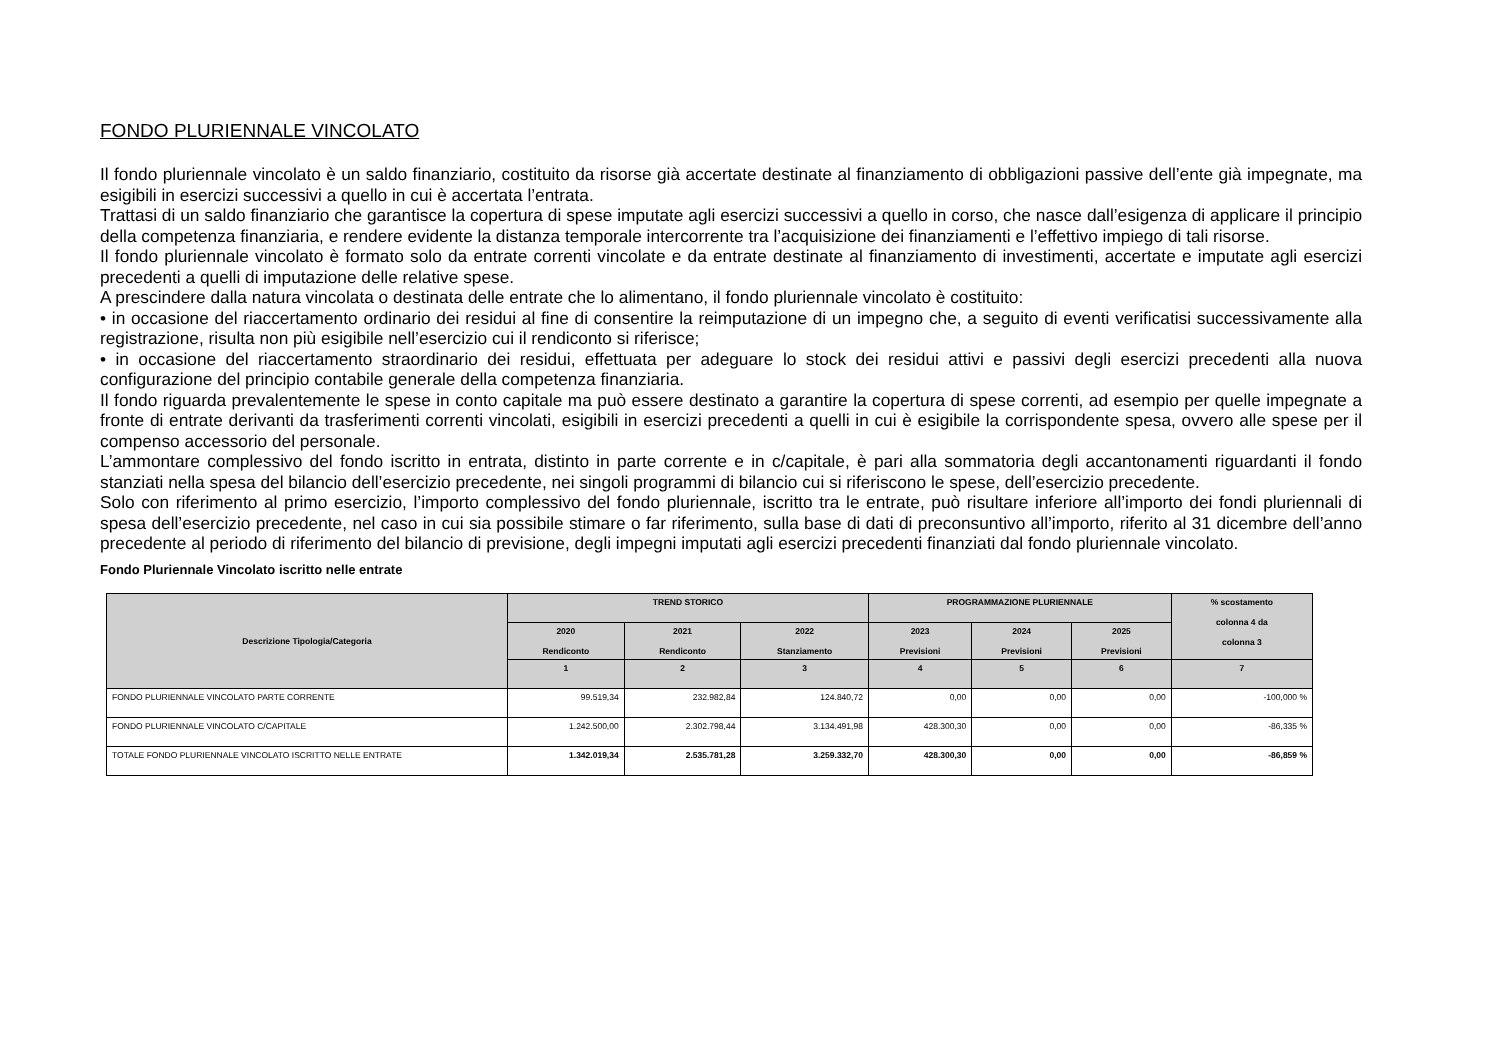FONDO PLURIENNALE VINCOLATO
Il fondo pluriennale vincolato è un saldo finanziario, costituito da risorse già accertate destinate al finanziamento di obbligazioni passive dell’ente già impegnate, ma esigibili in esercizi successivi a quello in cui è accertata l’entrata.
Trattasi di un saldo finanziario che garantisce la copertura di spese imputate agli esercizi successivi a quello in corso, che nasce dall’esigenza di applicare il principio della competenza finanziaria, e rendere evidente la distanza temporale intercorrente tra l’acquisizione dei finanziamenti e l’effettivo impiego di tali risorse.
Il fondo pluriennale vincolato è formato solo da entrate correnti vincolate e da entrate destinate al finanziamento di investimenti, accertate e imputate agli esercizi precedenti a quelli di imputazione delle relative spese.
A prescindere dalla natura vincolata o destinata delle entrate che lo alimentano, il fondo pluriennale vincolato è costituito:
• in occasione del riaccertamento ordinario dei residui al fine di consentire la reimputazione di un impegno che, a seguito di eventi verificatisi successivamente alla registrazione, risulta non più esigibile nell’esercizio cui il rendiconto si riferisce;
• in occasione del riaccertamento straordinario dei residui, effettuata per adeguare lo stock dei residui attivi e passivi degli esercizi precedenti alla nuova configurazione del principio contabile generale della competenza finanziaria.
Il fondo riguarda prevalentemente le spese in conto capitale ma può essere destinato a garantire la copertura di spese correnti, ad esempio per quelle impegnate a fronte di entrate derivanti da trasferimenti correnti vincolati, esigibili in esercizi precedenti a quelli in cui è esigibile la corrispondente spesa, ovvero alle spese per il compenso accessorio del personale.
L’ammontare complessivo del fondo iscritto in entrata, distinto in parte corrente e in c/capitale, è pari alla sommatoria degli accantonamenti riguardanti il fondo stanziati nella spesa del bilancio dell’esercizio precedente, nei singoli programmi di bilancio cui si riferiscono le spese, dell’esercizio precedente.
Solo con riferimento al primo esercizio, l’importo complessivo del fondo pluriennale, iscritto tra le entrate, può risultare inferiore all’importo dei fondi pluriennali di spesa dell’esercizio precedente, nel caso in cui sia possibile stimare o far riferimento, sulla base di dati di preconsuntivo all’importo, riferito al 31 dicembre dell’anno precedente al periodo di riferimento del bilancio di previsione, degli impegni imputati agli esercizi precedenti finanziati dal fondo pluriennale vincolato.
Fondo Pluriennale Vincolato iscritto nelle entrate
| Descrizione Tipologia/Categoria | TREND STORICO | | | PROGRAMMAZIONE PLURIENNALE | | | % scostamento colonna 4 da colonna 3 |
| --- | --- | --- | --- | --- | --- | --- | --- |
| | 2020 Rendiconto | 2021 Rendiconto | 2022 Stanziamento | 2023 Previsioni | 2024 Previsioni | 2025 Previsioni | |
| | 1 | 2 | 3 | 4 | 5 | 6 | 7 |
| FONDO PLURIENNALE VINCOLATO PARTE CORRENTE | 99.519,34 | 232.982,84 | 124.840,72 | 0,00 | 0,00 | 0,00 | -100,000 % |
| FONDO PLURIENNALE VINCOLATO C/CAPITALE | 1.242.500,00 | 2.302.798,44 | 3.134.491,98 | 428.300,30 | 0,00 | 0,00 | -86,335 % |
| TOTALE FONDO PLURIENNALE VINCOLATO ISCRITTO NELLE ENTRATE | 1.342.019,34 | 2.535.781,28 | 3.259.332,70 | 428.300,30 | 0,00 | 0,00 | -86,859 % |